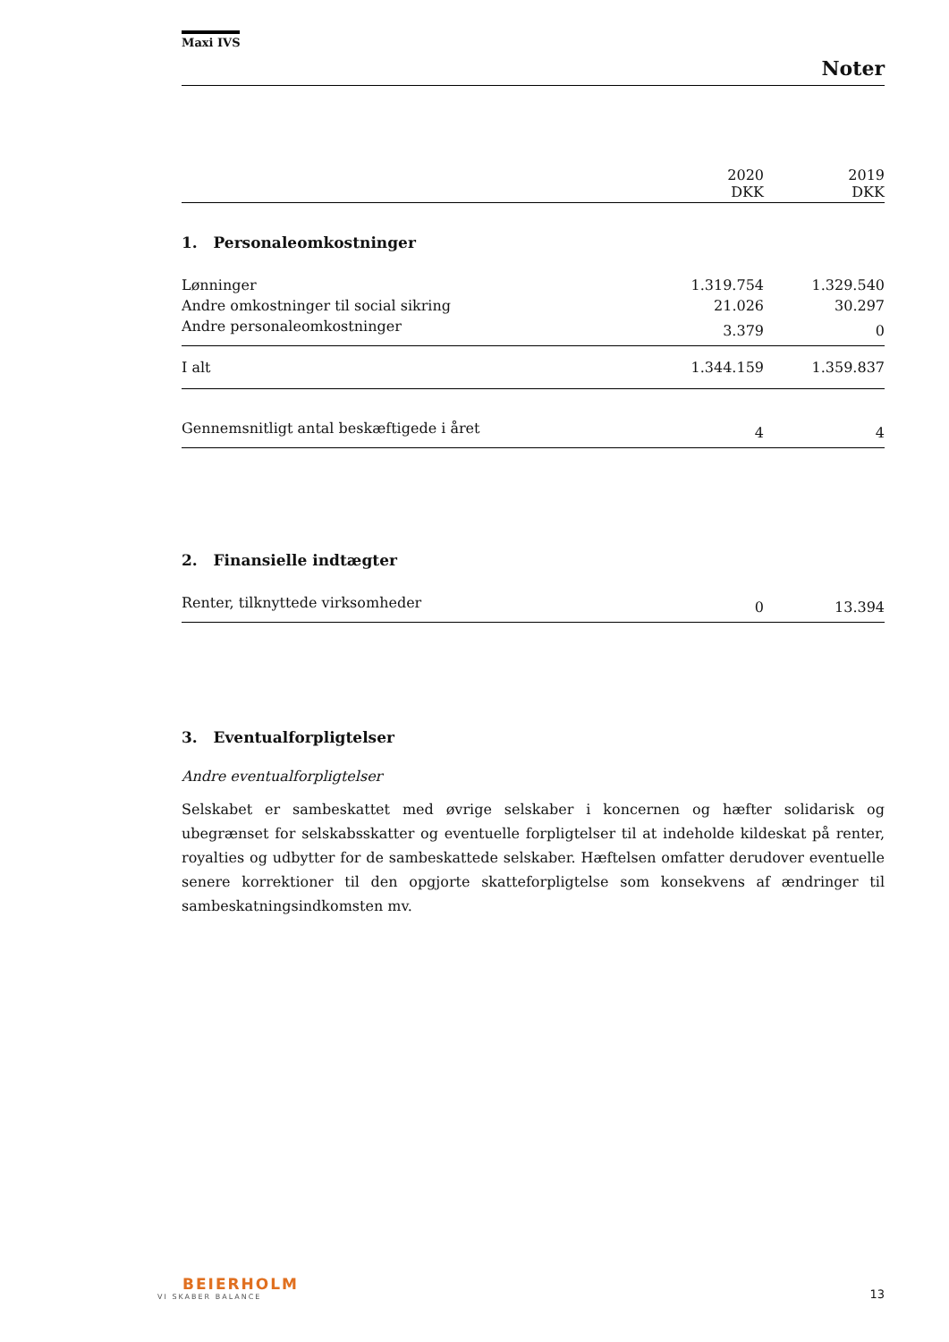Maxi IVS
Noter
| | 2020 DKK | 2019 DKK |
| --- | --- | --- |
| 1. Personaleomkostninger | | |
| Lønninger | 1.319.754 | 1.329.540 |
| Andre omkostninger til social sikring | 21.026 | 30.297 |
| Andre personaleomkostninger | 3.379 | 0 |
| I alt | 1.344.159 | 1.359.837 |
| Gennemsnitligt antal beskæftigede i året | 4 | 4 |
| 2. Finansielle indtægter | | |
| Renter, tilknyttede virksomheder | 0 | 13.394 |
| 3. Eventualforpligtelser | | |
Andre eventualforpligtelser
Selskabet er sambeskattet med øvrige selskaber i koncernen og hæfter solidarisk og ubegrænset for selskabsskatter og eventuelle forpligtelser til at indeholde kildeskat på renter, royalties og udbytter for de sambeskattede selskaber. Hæftelsen omfatter derudover eventuelle senere korrektioner til den opgjorte skatteforpligtelse som konsekvens af ændringer til sambeskatningsindkomsten mv.
BEIERHOLM
VI SKABER BALANCE
13